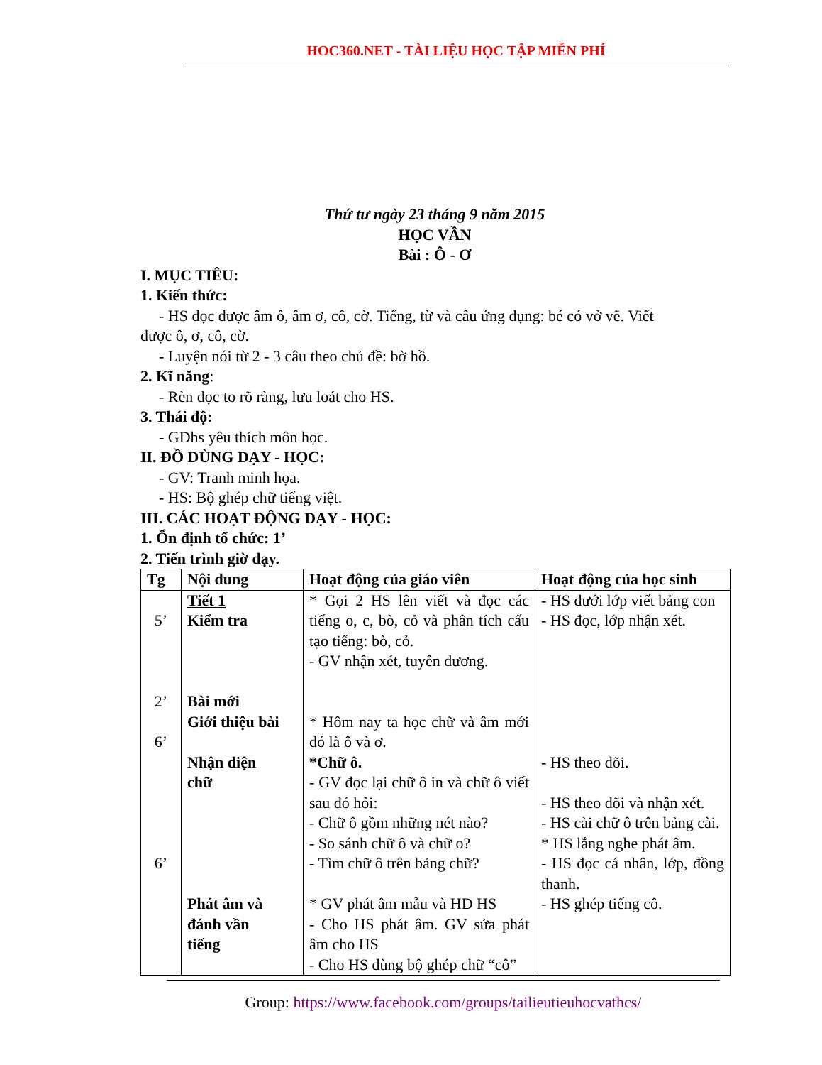HOC360.NET - TÀI LIỆU HỌC TẬP MIỄN PHÍ
Thứ tư ngày 23 tháng 9 năm 2015
HỌC VẦN
Bài : Ô - Ơ
I. MỤC TIÊU:
1. Kiến thức:
- HS đọc được âm ô, âm ơ, cô, cờ. Tiếng, từ và câu ứng dụng: bé có vở vẽ. Viết
được ô, ơ, cô, cờ.
- Luyện nói từ 2 - 3 câu theo chủ đề: bờ hồ.
2. Kĩ năng:
- Rèn đọc to rõ ràng, lưu loát cho HS.
3. Thái độ:
- GDhs yêu thích môn học.
II. ĐỒ DÙNG DẠY - HỌC:
- GV: Tranh minh họa.
- HS: Bộ ghép chữ tiếng việt.
III. CÁC HOẠT ĐỘNG DẠY - HỌC:
1. Ổn định tổ chức: 1’
2. Tiến trình giờ dạy.
| Tg | Nội dung | Hoạt động của giáo viên | Hoạt động của học sinh |
| --- | --- | --- | --- |
| 5’ 2’ 6’ 6’ | Tiết 1 Kiểm tra Bài mới Giới thiệu bài Nhận diện chữ Phát âm và đánh vần tiếng | * Gọi 2 HS lên viết và đọc các tiếng o, c, bò, cỏ và phân tích cấu tạo tiếng: bò, cỏ. - GV nhận xét, tuyên dương. * Hôm nay ta học chữ và âm mới đó là ô và ơ. *Chữ ô. - GV đọc lại chữ ô in và chữ ô viết sau đó hỏi: - Chữ ô gồm những nét nào? - So sánh chữ ô và chữ o? - Tìm chữ ô trên bảng chữ? * GV phát âm mẫu và HD HS - Cho HS phát âm. GV sửa phát âm cho HS - Cho HS dùng bộ ghép chữ “cô” | - HS dưới lớp viết bảng con - HS đọc, lớp nhận xét. - HS theo dõi. - HS theo dõi và nhận xét. - HS cài chữ ô trên bảng cài. * HS lắng nghe phát âm. - HS đọc cá nhân, lớp, đồng thanh. - HS ghép tiếng cô. |
Group: https://www.facebook.com/groups/tailieutieuhocvathcs/